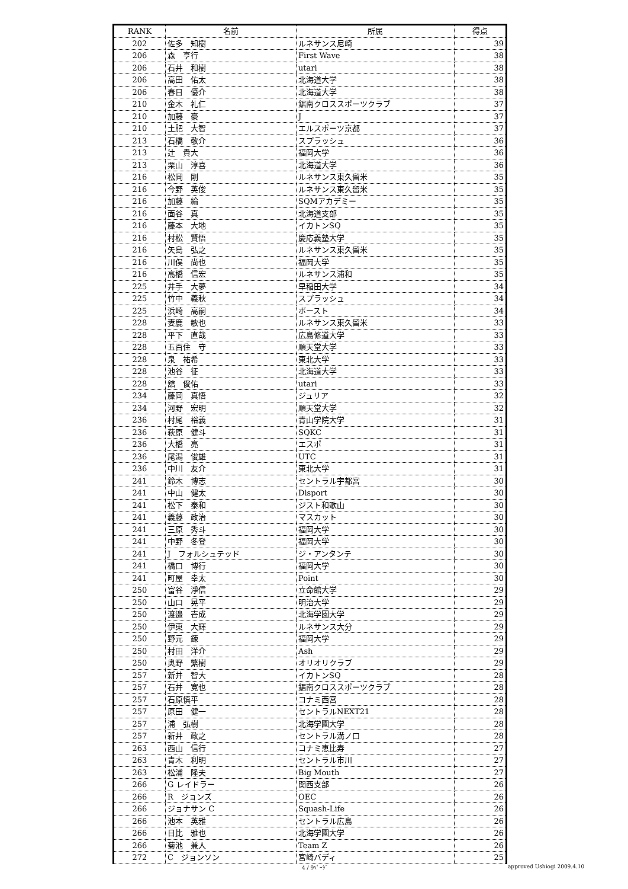| RANK | 名前 | 所属 | 得点 |
| --- | --- | --- | --- |
| 202 | 佐多 知樹 | ルネサンス尼崎 | 39 |
| 206 | 森 亨行 | First Wave | 38 |
| 206 | 石井 和樹 | utari | 38 |
| 206 | 高田 佑太 | 北海道大学 | 38 |
| 206 | 春日 優介 | 北海道大学 | 38 |
| 210 | 金木 礼仁 | 鋸南クロススポーツクラブ | 37 |
| 210 | 加藤 豪 | J | 37 |
| 210 | 土肥 大智 | エルスポーツ京都 | 37 |
| 213 | 石橋 敬介 | スプラッシュ | 36 |
| 213 | 辻 貴大 | 福岡大学 | 36 |
| 213 | 栗山 淳喜 | 北海道大学 | 36 |
| 216 | 松岡 剛 | ルネサンス東久留米 | 35 |
| 216 | 今野 英俊 | ルネサンス東久留米 | 35 |
| 216 | 加藤 綸 | SQMアカデミー | 35 |
| 216 | 面谷 真 | 北海道支部 | 35 |
| 216 | 藤本 大地 | イカトンSQ | 35 |
| 216 | 村松 賢悟 | 慶応義塾大学 | 35 |
| 216 | 矢島 弘之 | ルネサンス東久留米 | 35 |
| 216 | 川俣 尚也 | 福岡大学 | 35 |
| 216 | 高橋 信宏 | ルネサンス浦和 | 35 |
| 225 | 井手 大夢 | 早稲田大学 | 34 |
| 225 | 竹中 義秋 | スプラッシュ | 34 |
| 225 | 浜崎 高嗣 | ボースト | 34 |
| 228 | 妻鹿 敏也 | ルネサンス東久留米 | 33 |
| 228 | 平下 直哉 | 広島修道大学 | 33 |
| 228 | 五百住 守 | 順天堂大学 | 33 |
| 228 | 泉 祐希 | 東北大学 | 33 |
| 228 | 池谷 征 | 北海道大学 | 33 |
| 228 | 舘 俊佑 | utari | 33 |
| 234 | 藤岡 真悟 | ジュリア | 32 |
| 234 | 河野 宏明 | 順天堂大学 | 32 |
| 236 | 村尾 裕義 | 青山学院大学 | 31 |
| 236 | 萩原 健斗 | SQKC | 31 |
| 236 | 大橋 亮 | エスポ | 31 |
| 236 | 尾潟 俊雄 | UTC | 31 |
| 236 | 中川 友介 | 東北大学 | 31 |
| 241 | 鈴木 博志 | セントラル宇都宮 | 30 |
| 241 | 中山 健太 | Disport | 30 |
| 241 | 松下 泰和 | ジスト和歌山 | 30 |
| 241 | 義藤 政治 | マスカット | 30 |
| 241 | 三原 秀斗 | 福岡大学 | 30 |
| 241 | 中野 冬登 | 福岡大学 | 30 |
| 241 | J フォルシュテッド | ジ・アンタンテ | 30 |
| 241 | 橋口 博行 | 福岡大学 | 30 |
| 241 | 町屋 幸太 | Point | 30 |
| 250 | 富谷 淨信 | 立命館大学 | 29 |
| 250 | 山口 晃平 | 明治大学 | 29 |
| 250 | 渡邉 壱成 | 北海学園大学 | 29 |
| 250 | 伊東 大輝 | ルネサンス大分 | 29 |
| 250 | 野元 錬 | 福岡大学 | 29 |
| 250 | 村田 洋介 | Ash | 29 |
| 250 | 奥野 繁樹 | オリオリクラブ | 29 |
| 257 | 新井 智大 | イカトンSQ | 28 |
| 257 | 石井 寛也 | 鋸南クロススポーツクラブ | 28 |
| 257 | 石原慎平 | コナミ西宮 | 28 |
| 257 | 原田 健一 | セントラルNEXT21 | 28 |
| 257 | 浦 弘樹 | 北海学園大学 | 28 |
| 257 | 新井 政之 | セントラル溝ノ口 | 28 |
| 263 | 西山 信行 | コナミ恵比寿 | 27 |
| 263 | 青木 利明 | セントラル市川 | 27 |
| 263 | 松浦 隆夫 | Big Mouth | 27 |
| 266 | G レイドラー | 関西支部 | 26 |
| 266 | R ジョンズ | OEC | 26 |
| 266 | ジョナサン C | Squash-Life | 26 |
| 266 | 池本 英雅 | セントラル広島 | 26 |
| 266 | 日比 雅也 | 北海学園大学 | 26 |
| 266 | 菊池 兼人 | Team Z | 26 |
| 272 | C ジョンソン | 宮崎バディ | 25 |
4 / 9ﾍﾟｰｼﾞ approved Ushiogi 2009.4.10